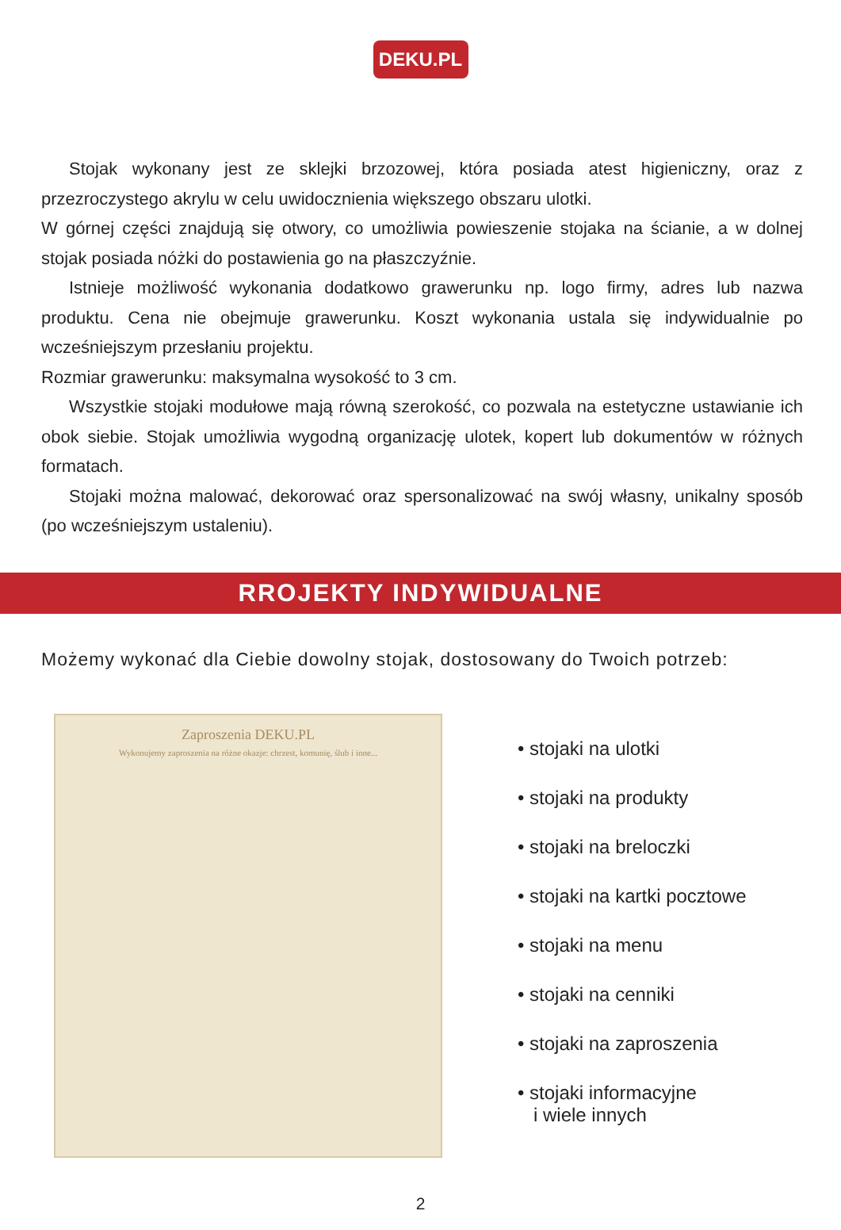DEKU.PL
Stojak wykonany jest ze sklejki brzozowej, która posiada atest higieniczny, oraz z przezroczystego akrylu w celu uwidocznienia większego obszaru ulotki.
W górnej części znajdują się otwory, co umożliwia powieszenie stojaka na ścianie, a w dolnej stojak posiada nóżki do postawienia go na płaszczyźnie.
Istnieje możliwość wykonania dodatkowo grawerunku np. logo firmy, adres lub nazwa produktu. Cena nie obejmuje grawerunku. Koszt wykonania ustala się indywidualnie po wcześniejszym przesłaniu projektu.
Rozmiar grawerunku: maksymalna wysokość to 3 cm.
Wszystkie stojaki modułowe mają równą szerokość, co pozwala na estetyczne ustawianie ich obok siebie. Stojak umożliwia wygodną organizację ulotek, kopert lub dokumentów w różnych formatach.
Stojaki można malować, dekorować oraz spersonalizować na swój własny, unikalny sposób (po wcześniejszym ustaleniu).
RROJEKTY INDYWIDUALNE
Możemy wykonać dla Ciebie dowolny stojak, dostosowany do Twoich potrzeb:
Zaproszenia DEKU.PL
Wykonujemy zaproszenia na różne okazje: chrzest, komunię, ślub i inne...
• stojaki na ulotki
• stojaki na produkty
• stojaki na breloczki
• stojaki na kartki pocztowe
• stojaki na menu
• stojaki na cenniki
• stojaki na zaproszenia
• stojaki informacyjne
i wiele innych
2